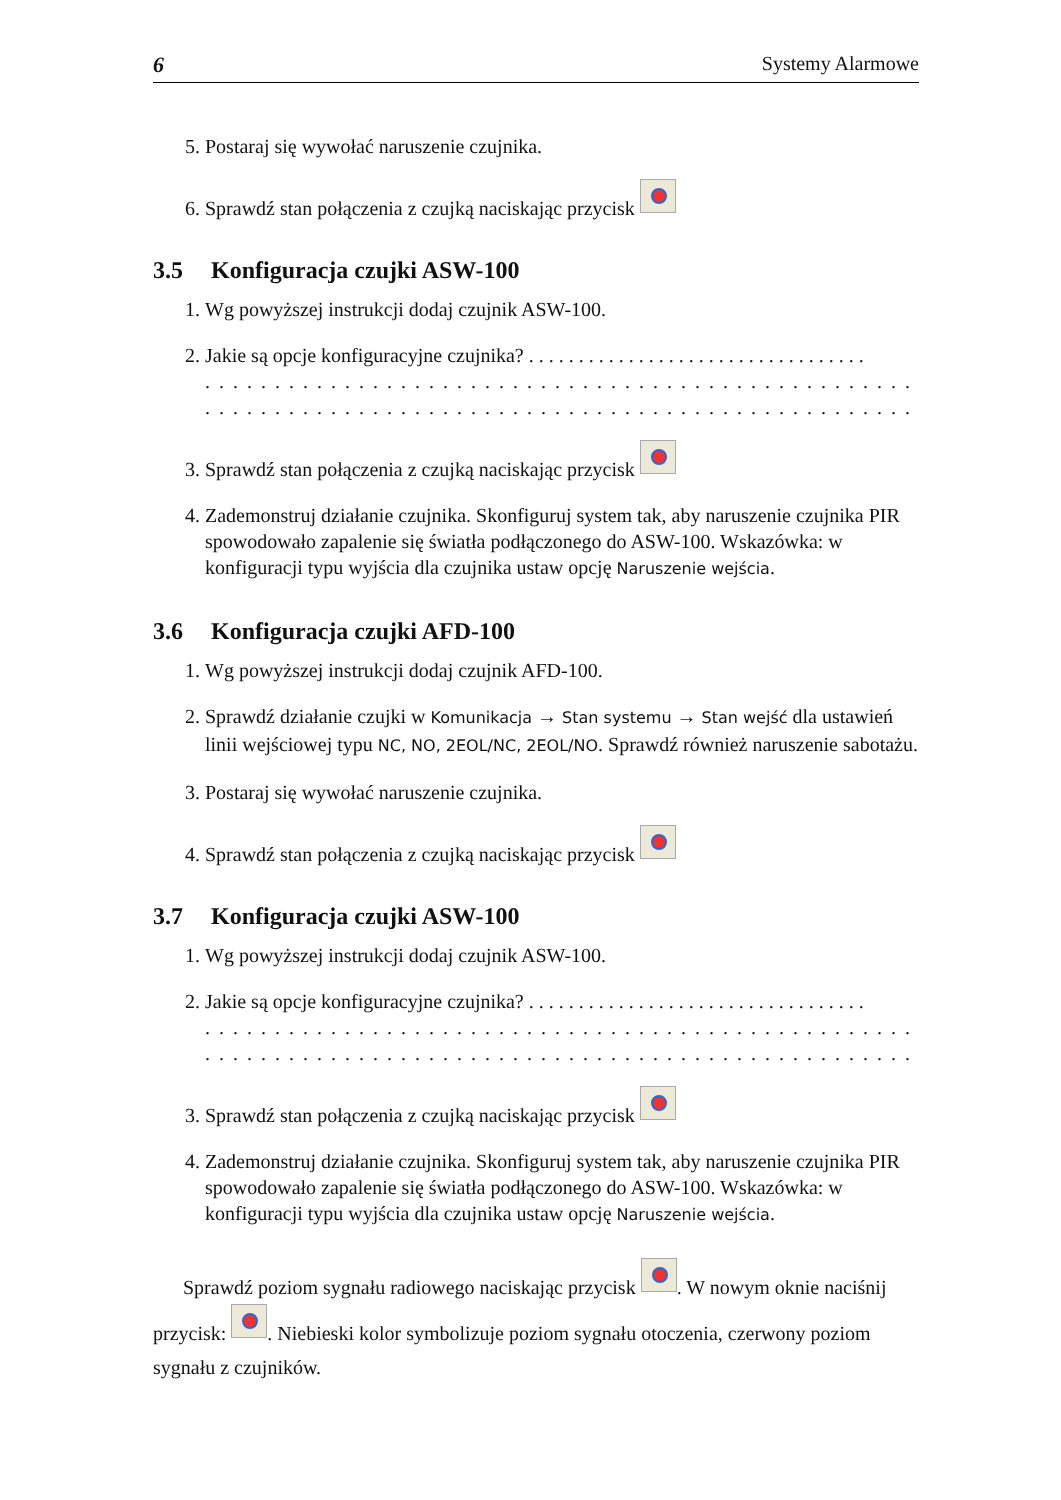6 Systemy Alarmowe
5. Postaraj się wywołać naruszenie czujnika.
6. Sprawdź stan połączenia z czujką naciskając przycisk
3.5 Konfiguracja czujki ASW-100
1. Wg powyższej instrukcji dodaj czujnik ASW-100.
2. Jakie są opcje konfiguracyjne czujnika? . . . . . . . . . . . . . . . . . . . . . . . . . . . . . . . . . .. . . . . . . . . . . . . . . . . . . . . . . . . . . . . . . . . . . . . . . . . . . . . . . . . . . . . . . . . . . . . . .. . . . . . . . . . . . . . . . . . . . . . . . . . . . . . . . . . . . . . . . . . . . . . . . . . . . . . . . . . . . . . .
3. Sprawdź stan połączenia z czujką naciskając przycisk
4. Zademonstruj działanie czujnika. Skonfiguruj system tak, aby naruszenie czujnika PIR spowodowało zapalenie się światła podłączonego do ASW-100. Wskazówka: w konfiguracji typu wyjścia dla czujnika ustaw opcję Naruszenie wejścia.
3.6 Konfiguracja czujki AFD-100
1. Wg powyższej instrukcji dodaj czujnik AFD-100.
2. Sprawdź działanie czujki w Komunikacja → Stan systemu → Stan wejść dla ustawień linii wejściowej typu NC, NO, 2EOL/NC, 2EOL/NO. Sprawdź również naruszenie sabotażu.
3. Postaraj się wywołać naruszenie czujnika.
4. Sprawdź stan połączenia z czujką naciskając przycisk
3.7 Konfiguracja czujki ASW-100
1. Wg powyższej instrukcji dodaj czujnik ASW-100.
2. Jakie są opcje konfiguracyjne czujnika? . . . . . . . . . . . . . . . . . . . . . . . . . . . . . . . . . .. . . . . . . . . . . . . . . . . . . . . . . . . . . . . . . . . . . . . . . . . . . . . . . . . . . . . . . . . . . . . . .. . . . . . . . . . . . . . . . . . . . . . . . . . . . . . . . . . . . . . . . . . . . . . . . . . . . . . . . . . . . . . .
3. Sprawdź stan połączenia z czujką naciskając przycisk
4. Zademonstruj działanie czujnika. Skonfiguruj system tak, aby naruszenie czujnika PIR spowodowało zapalenie się światła podłączonego do ASW-100. Wskazówka: w konfiguracji typu wyjścia dla czujnika ustaw opcję Naruszenie wejścia.
Sprawdź poziom sygnału radiowego naciskając przycisk . W nowym oknie naciśnij przycisk: . Niebieski kolor symbolizuje poziom sygnału otoczenia, czerwony poziom sygnału z czujników.